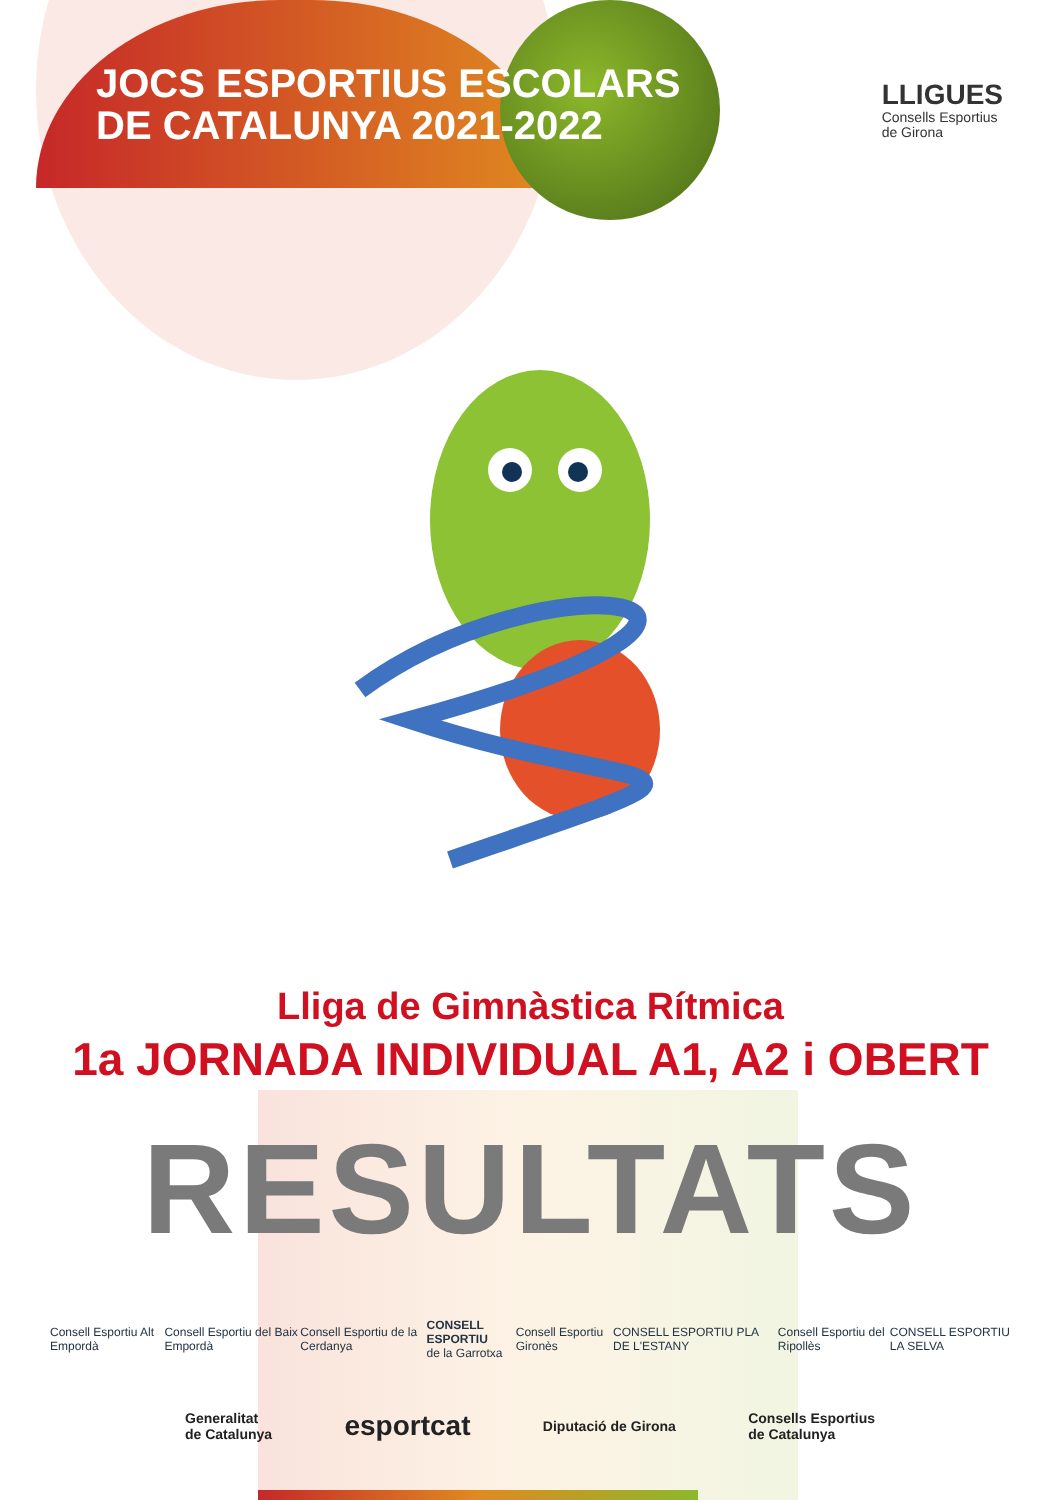JOCS ESPORTIUS ESCOLARS
DE CATALUNYA 2021-2022
LLIGUES
Consells Esportius
de Girona
Lliga de Gimnàstica Rítmica
1a JORNADA INDIVIDUAL A1, A2 i OBERT
RESULTATS
Consell Esportiu Alt Empordà Consell Esportiu del Baix Empordà Consell Esportiu de la Cerdanya CONSELL ESPORTIU
de la Garrotxa Consell Esportiu Gironès CONSELL ESPORTIU PLA DE L'ESTANY Consell Esportiu del Ripollès CONSELL ESPORTIU LA SELVA
Generalitat
de Catalunya esportcat Diputació de Girona Consells Esportius
de Catalunya